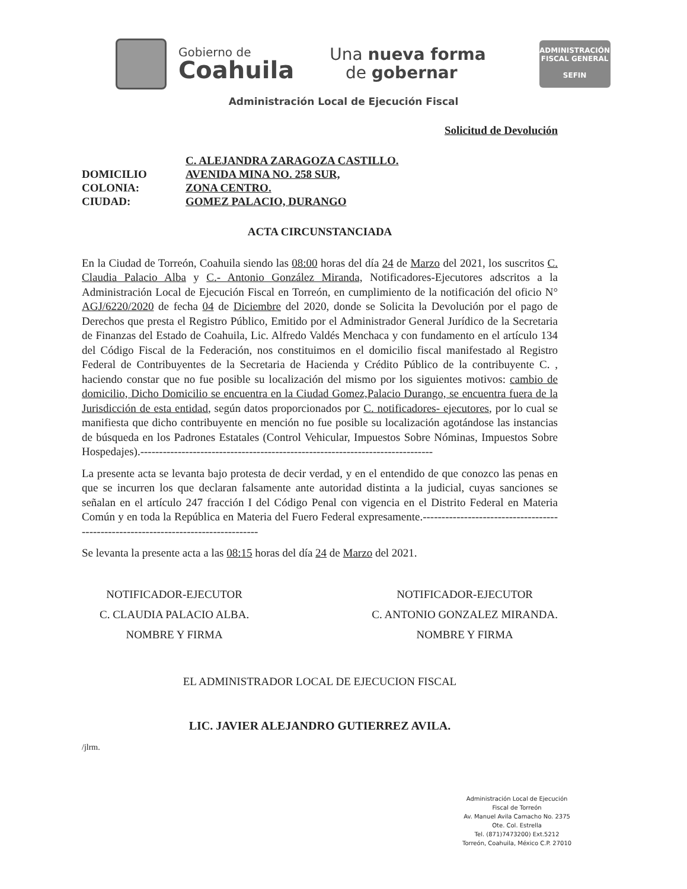Gobierno de
Coahuila
Una nueva forma
de gobernar
ADMINISTRACIÓN FISCAL GENERAL
SEFIN
Administración Local de Ejecución Fiscal
Solicitud de Devolución
C. ALEJANDRA ZARAGOZA CASTILLO.
DOMICILIO
AVENIDA MINA NO. 258 SUR,
COLONIA:
ZONA CENTRO.
CIUDAD:
GOMEZ PALACIO, DURANGO
ACTA CIRCUNSTANCIADA
En la Ciudad de Torreón, Coahuila siendo las 08:00 horas del día 24 de Marzo del 2021, los suscritos C. Claudia Palacio Alba y C.- Antonio González Miranda, Notificadores-Ejecutores adscritos a la Administración Local de Ejecución Fiscal en Torreón, en cumplimiento de la notificación del oficio N° AGJ/6220/2020 de fecha 04 de Diciembre del 2020, donde se Solicita la Devolución por el pago de Derechos que presta el Registro Público, Emitido por el Administrador General Jurídico de la Secretaria de Finanzas del Estado de Coahuila, Lic. Alfredo Valdés Menchaca y con fundamento en el artículo 134 del Código Fiscal de la Federación, nos constituimos en el domicilio fiscal manifestado al Registro Federal de Contribuyentes de la Secretaria de Hacienda y Crédito Público de la contribuyente C. , haciendo constar que no fue posible su localización del mismo por los siguientes motivos: cambio de domicilio, Dicho Domicilio se encuentra en la Ciudad Gomez,Palacio Durango, se encuentra fuera de la Jurisdicción de esta entidad, según datos proporcionados por C. notificadores- ejecutores, por lo cual se manifiesta que dicho contribuyente en mención no fue posible su localización agotándose las instancias de búsqueda en los Padrones Estatales (Control Vehicular, Impuestos Sobre Nóminas, Impuestos Sobre Hospedajes).------------------------------------------------------------------------------
La presente acta se levanta bajo protesta de decir verdad, y en el entendido de que conozco las penas en que se incurren los que declaran falsamente ante autoridad distinta a la judicial, cuyas sanciones se señalan en el artículo 247 fracción I del Código Penal con vigencia en el Distrito Federal en Materia Común y en toda la República en Materia del Fuero Federal expresamente.-----------------------------------------------------------------------------------
Se levanta la presente acta a las 08:15 horas del día 24 de Marzo del 2021.
NOTIFICADOR-EJECUTOR
C. CLAUDIA PALACIO ALBA.
NOMBRE Y FIRMA
NOTIFICADOR-EJECUTOR
C. ANTONIO GONZALEZ MIRANDA.
NOMBRE Y FIRMA
EL ADMINISTRADOR LOCAL DE EJECUCION FISCAL
LIC. JAVIER ALEJANDRO GUTIERREZ AVILA.
/jlrm.
Administración Local de Ejecución
Fiscal de Torreón
Av. Manuel Avila Camacho No. 2375
Ote. Col. Estrella
Tel. (871)7473200) Ext.5212
Torreón, Coahuila, México C.P. 27010